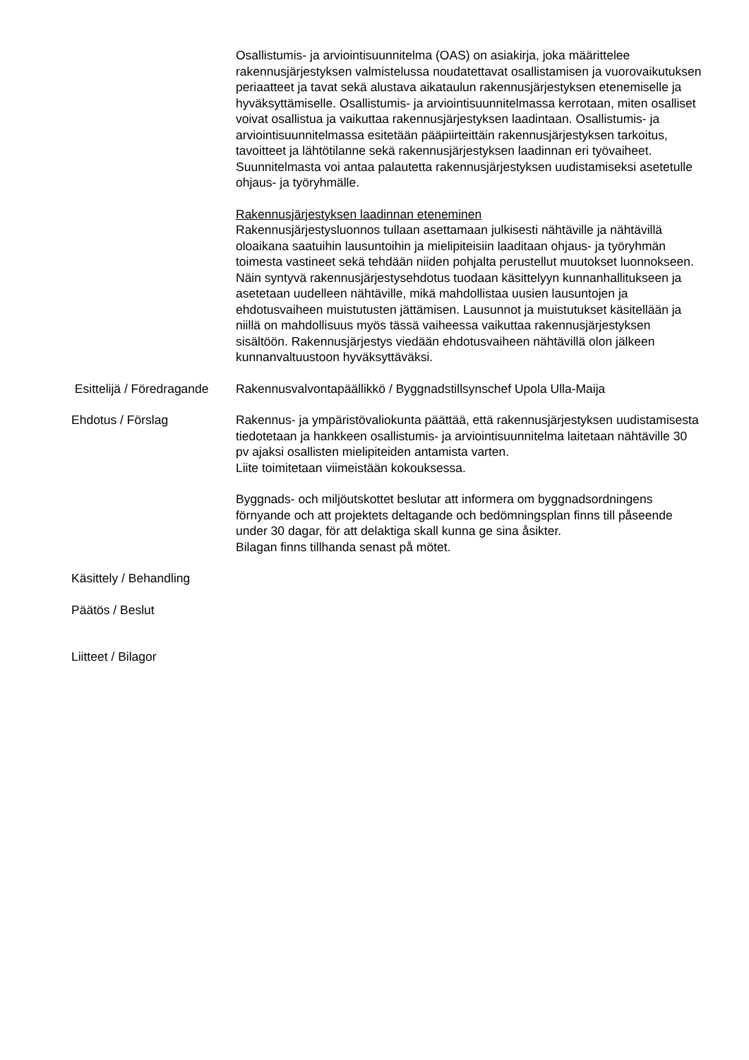Osallistumis- ja arviointisuunnitelma (OAS) on asiakirja, joka määrittelee rakennusjärjestyksen valmistelussa noudatettavat osallistamisen ja vuorovaikutuksen periaatteet ja tavat sekä alustava aikataulun rakennusjärjestyksen etenemiselle ja hyväksyttämiselle. Osallistumis- ja arviointisuunnitelmassa kerrotaan, miten osalliset voivat osallistua ja vaikuttaa rakennusjärjestyksen laadintaan. Osallistumis- ja arviointisuunnitelmassa esitetään pääpiirteittäin rakennusjärjestyksen tarkoitus, tavoitteet ja lähtötilanne sekä rakennusjärjestyksen laadinnan eri työvaiheet. Suunnitelmasta voi antaa palautetta rakennusjärjestyksen uudistamiseksi asetetulle ohjaus- ja työryhmälle.
Rakennusjärjestyksen laadinnan eteneminen
Rakennusjärjestysluonnos tullaan asettamaan julkisesti nähtäville ja nähtävillä oloaikana saatuihin lausuntoihin ja mielipiteisiin laaditaan ohjaus- ja työryhmän toimesta vastineet sekä tehdään niiden pohjalta perustellut muutokset luonnokseen. Näin syntyvä rakennusjärjestysehdotus tuodaan käsittelyyn kunnanhallitukseen ja asetetaan uudelleen nähtäville, mikä mahdollistaa uusien lausuntojen ja ehdotusvaiheen muistutusten jättämisen. Lausunnot ja muistutukset käsitellään ja niillä on mahdollisuus myös tässä vaiheessa vaikuttaa rakennusjärjestyksen sisältöön. Rakennusjärjestys viedään ehdotusvaiheen nähtävillä olon jälkeen kunnanvaltuustoon hyväksyttäväksi.
Esittelijä / Föredragande
Rakennusvalvontapäällikkö / Byggnadstillsynschef Upola Ulla-Maija
Ehdotus / Förslag Rakennus- ja ympäristövaliokunta päättää, että rakennusjärjestyksen uudistamisesta tiedotetaan ja hankkeen osallistumis- ja arviointisuunnitelma laitetaan nähtäville 30 pv ajaksi osallisten mielipiteiden antamista varten.
Liite toimitetaan viimeistään kokouksessa.
Byggnads- och miljöutskottet beslutar att informera om byggnadsordningens förnyande och att projektets deltagande och bedömningsplan finns till påseende under 30 dagar, för att delaktiga skall kunna ge sina åsikter.
Bilagan finns tillhanda senast på mötet.
Käsittely / Behandling
Päätös / Beslut
Liitteet / Bilagor